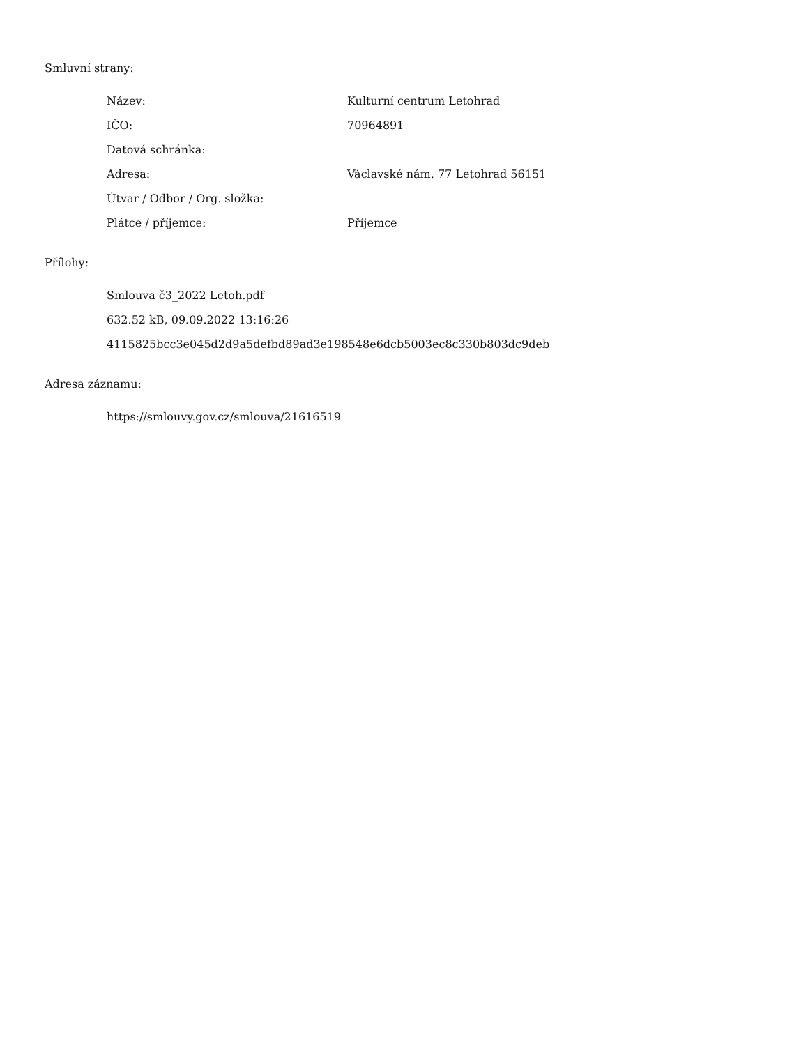Smluvní strany:
| Název: | Kulturní centrum Letohrad |
| IČO: | 70964891 |
| Datová schránka: | |
| Adresa: | Václavské nám. 77 Letohrad 56151 |
| Útvar / Odbor / Org. složka: | |
| Plátce / příjemce: | Příjemce |
Přílohy:
Smlouva č3_2022 Letoh.pdf
632.52 kB, 09.09.2022 13:16:26
4115825bcc3e045d2d9a5defbd89ad3e198548e6dcb5003ec8c330b803dc9deb
Adresa záznamu:
https://smlouvy.gov.cz/smlouva/21616519